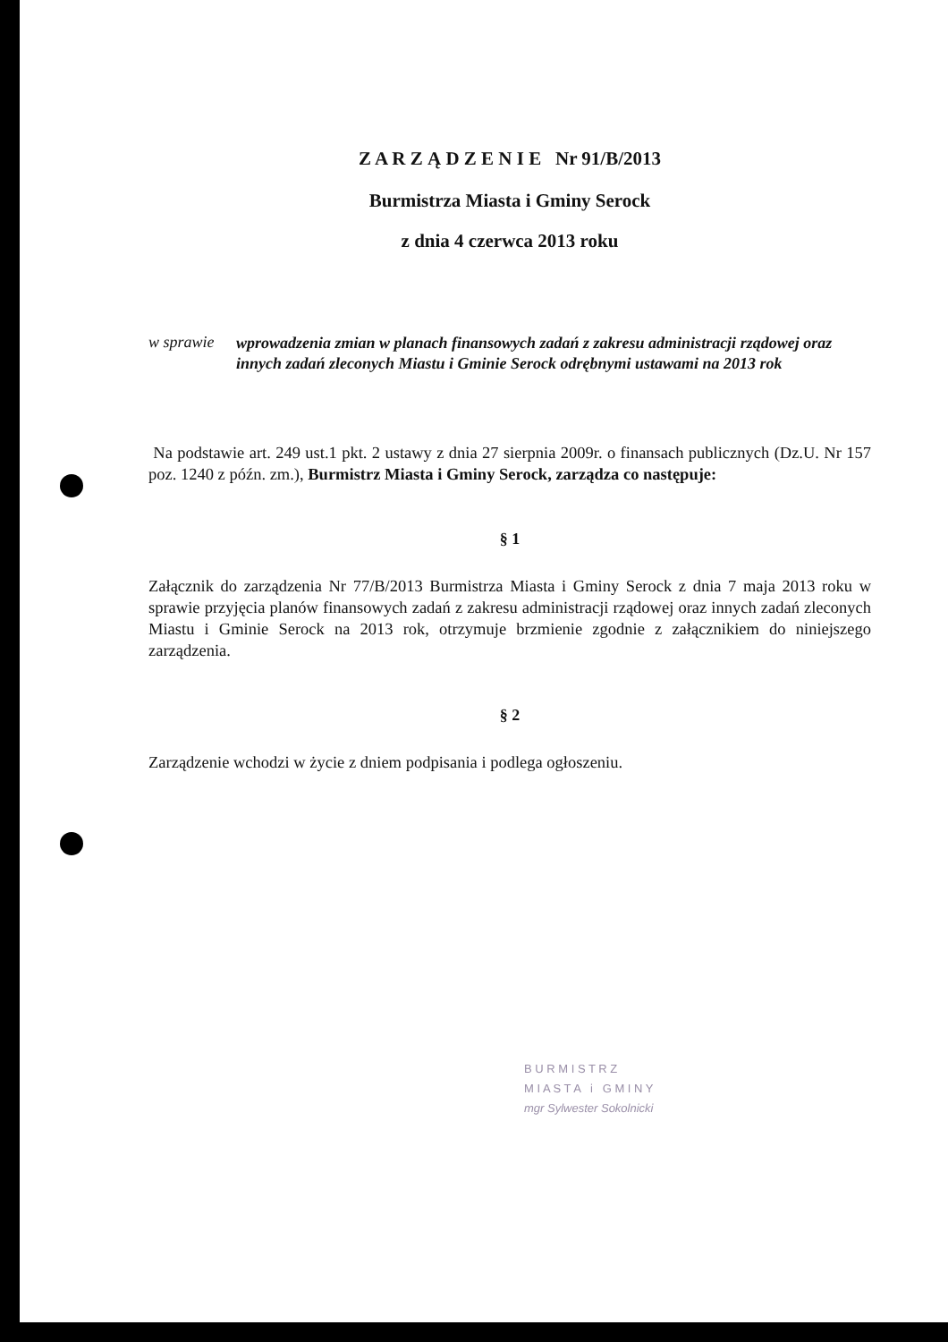Z A R Z Ą D Z E N I E Nr 91/B/2013
Burmistrza Miasta i Gminy Serock
z dnia 4 czerwca 2013 roku
w sprawie
wprowadzenia zmian w planach finansowych zadań z zakresu administracji rządowej oraz innych zadań zleconych Miastu i Gminie Serock odrębnymi ustawami na 2013 rok
Na podstawie art. 249 ust.1 pkt. 2 ustawy z dnia 27 sierpnia 2009r. o finansach publicznych (Dz.U. Nr 157 poz. 1240 z późn. zm.), Burmistrz Miasta i Gminy Serock, zarządza co następuje:
§ 1
Załącznik do zarządzenia Nr 77/B/2013 Burmistrza Miasta i Gminy Serock z dnia 7 maja 2013 roku w sprawie przyjęcia planów finansowych zadań z zakresu administracji rządowej oraz innych zadań zleconych Miastu i Gminie Serock na 2013 rok, otrzymuje brzmienie zgodnie z załącznikiem do niniejszego zarządzenia.
§ 2
Zarządzenie wchodzi w życie z dniem podpisania i podlega ogłoszeniu.
B U R M I S T R Z
M I A S T A i G M I N Y
mgr Sylwester Sokolnicki